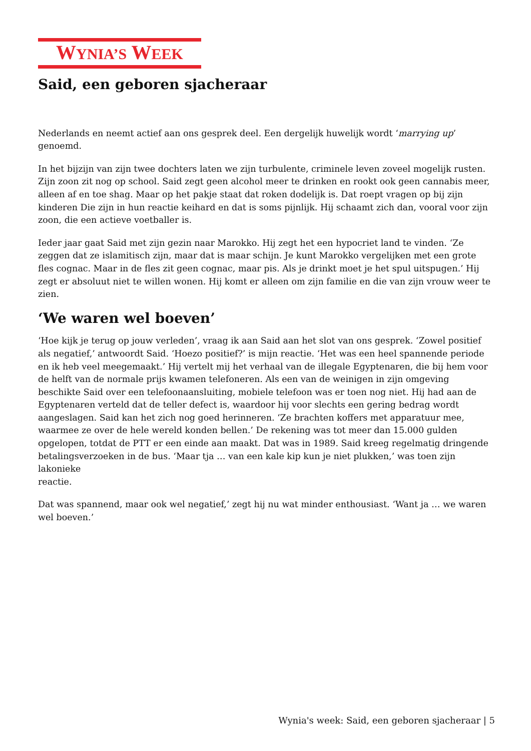WYNIA’S WEEK
Said, een geboren sjacheraar
Nederlands en neemt actief aan ons gesprek deel. Een dergelijk huwelijk wordt ‘marrying up’ genoemd.
In het bijzijn van zijn twee dochters laten we zijn turbulente, criminele leven zoveel mogelijk rusten. Zijn zoon zit nog op school. Said zegt geen alcohol meer te drinken en rookt ook geen cannabis meer, alleen af en toe shag. Maar op het pakje staat dat roken dodelijk is. Dat roept vragen op bij zijn kinderen Die zijn in hun reactie keihard en dat is soms pijnlijk. Hij schaamt zich dan, vooral voor zijn zoon, die een actieve voetballer is.
Ieder jaar gaat Said met zijn gezin naar Marokko. Hij zegt het een hypocriet land te vinden. ‘Ze zeggen dat ze islamitisch zijn, maar dat is maar schijn. Je kunt Marokko vergelijken met een grote fles cognac. Maar in de fles zit geen cognac, maar pis. Als je drinkt moet je het spul uitspugen.’ Hij zegt er absoluut niet te willen wonen. Hij komt er alleen om zijn familie en die van zijn vrouw weer te zien.
‘We waren wel boeven’
‘Hoe kijk je terug op jouw verleden’, vraag ik aan Said aan het slot van ons gesprek. ‘Zowel positief als negatief,’ antwoordt Said. ‘Hoezo positief?’ is mijn reactie. ‘Het was een heel spannende periode en ik heb veel meegemaakt.’ Hij vertelt mij het verhaal van de illegale Egyptenaren, die bij hem voor de helft van de normale prijs kwamen telefoneren. Als een van de weinigen in zijn omgeving beschikte Said over een telefoonaansluiting, mobiele telefoon was er toen nog niet. Hij had aan de Egyptenaren verteld dat de teller defect is, waardoor hij voor slechts een gering bedrag wordt aangeslagen. Said kan het zich nog goed herinneren. ‘Ze brachten koffers met apparatuur mee, waarmee ze over de hele wereld konden bellen.’ De rekening was tot meer dan 15.000 gulden opgelopen, totdat de PTT er een einde aan maakt. Dat was in 1989. Said kreeg regelmatig dringende betalingsverzoeken in de bus. ‘Maar tja … van een kale kip kun je niet plukken,’ was toen zijn lakonieke
reactie.
Dat was spannend, maar ook wel negatief,’ zegt hij nu wat minder enthousiast. ‘Want ja … we waren wel boeven.’
Wynia's week: Said, een geboren sjacheraar | 5